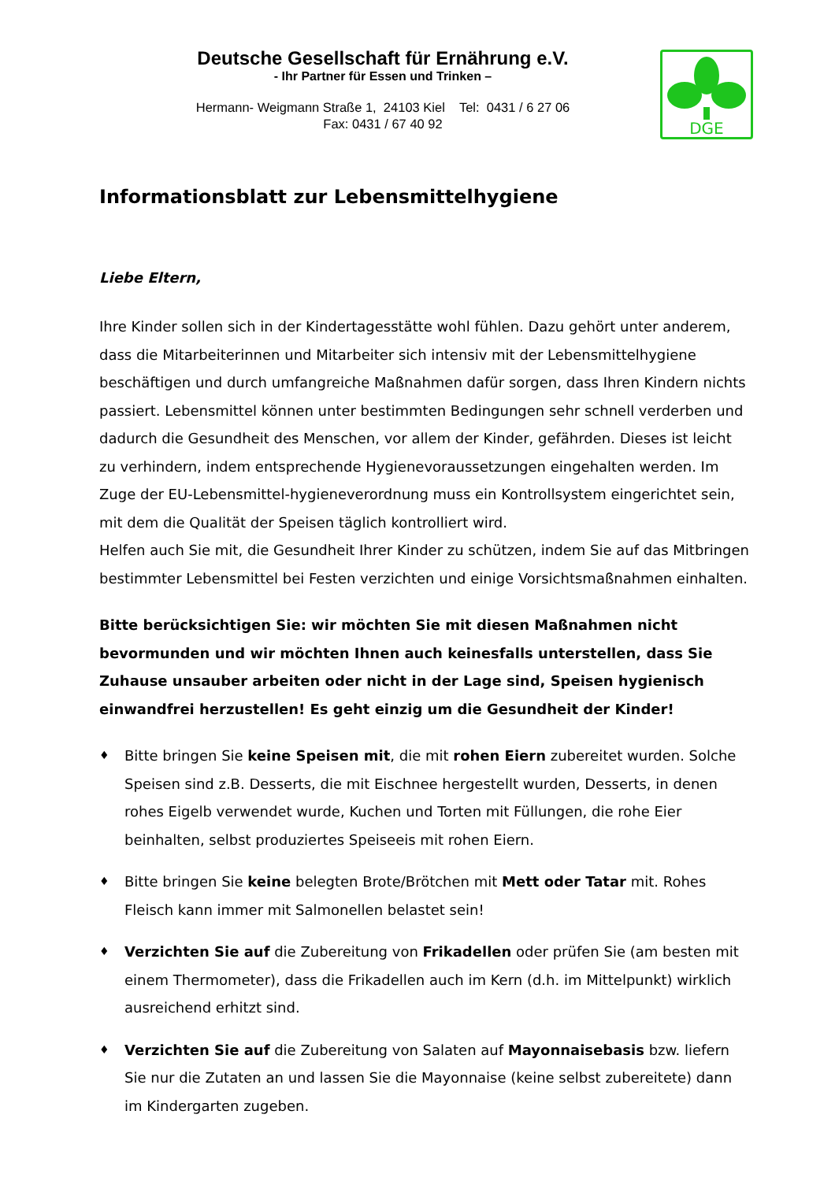Deutsche Gesellschaft für Ernährung e.V.
- Ihr Partner für Essen und Trinken –
Hermann- Weigmann Straße 1, 24103 Kiel Tel: 0431 / 6 27 06
Fax: 0431 / 67 40 92
DGE
Informationsblatt zur Lebensmittelhygiene
Liebe Eltern,
Ihre Kinder sollen sich in der Kindertagesstätte wohl fühlen. Dazu gehört unter anderem, dass die Mitarbeiterinnen und Mitarbeiter sich intensiv mit der Lebensmittelhygiene beschäftigen und durch umfangreiche Maßnahmen dafür sorgen, dass Ihren Kindern nichts passiert. Lebensmittel können unter bestimmten Bedingungen sehr schnell verderben und dadurch die Gesundheit des Menschen, vor allem der Kinder, gefährden. Dieses ist leicht zu verhindern, indem entsprechende Hygienevoraussetzungen eingehalten werden. Im Zuge der EU-Lebensmittel-hygieneverordnung muss ein Kontrollsystem eingerichtet sein, mit dem die Qualität der Speisen täglich kontrolliert wird.
Helfen auch Sie mit, die Gesundheit Ihrer Kinder zu schützen, indem Sie auf das Mitbringen bestimmter Lebensmittel bei Festen verzichten und einige Vorsichtsmaßnahmen einhalten.
Bitte berücksichtigen Sie: wir möchten Sie mit diesen Maßnahmen nicht bevormunden und wir möchten Ihnen auch keinesfalls unterstellen, dass Sie Zuhause unsauber arbeiten oder nicht in der Lage sind, Speisen hygienisch einwandfrei herzustellen! Es geht einzig um die Gesundheit der Kinder!
♦ Bitte bringen Sie keine Speisen mit, die mit rohen Eiern zubereitet wurden. Solche Speisen sind z.B. Desserts, die mit Eischnee hergestellt wurden, Desserts, in denen rohes Eigelb verwendet wurde, Kuchen und Torten mit Füllungen, die rohe Eier beinhalten, selbst produziertes Speiseeis mit rohen Eiern.
♦ Bitte bringen Sie keine belegten Brote/Brötchen mit Mett oder Tatar mit. Rohes Fleisch kann immer mit Salmonellen belastet sein!
♦ Verzichten Sie auf die Zubereitung von Frikadellen oder prüfen Sie (am besten mit einem Thermometer), dass die Frikadellen auch im Kern (d.h. im Mittelpunkt) wirklich ausreichend erhitzt sind.
♦ Verzichten Sie auf die Zubereitung von Salaten auf Mayonnaisebasis bzw. liefern Sie nur die Zutaten an und lassen Sie die Mayonnaise (keine selbst zubereitete) dann im Kindergarten zugeben.